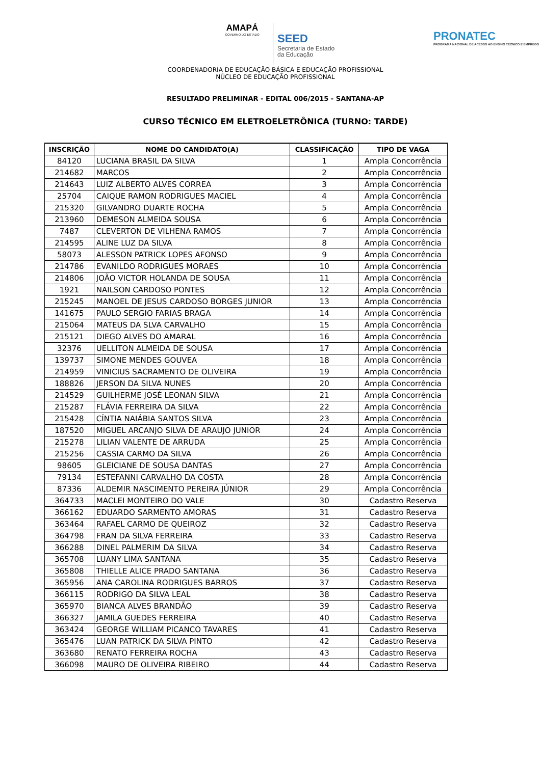AMAPÁ
GOVERNO DO ESTADO
SEED
Secretaria de Estado
da Educação
PRONATEC
PROGRAMA NACIONAL DE ACESSO AO ENSINO TÉCNICO E EMPREGO
COORDENADORIA DE EDUCAÇÃO BÁSICA E EDUCAÇÃO PROFISSIONAL
NÚCLEO DE EDUCAÇÃO PROFISSIONAL
RESULTADO PRELIMINAR - EDITAL 006/2015 - SANTANA-AP
CURSO TÉCNICO EM ELETROELETRÔNICA (TURNO: TARDE)
| INSCRIÇÃO | NOME DO CANDIDATO(A) | CLASSIFICAÇÃO | TIPO DE VAGA |
| --- | --- | --- | --- |
| 84120 | LUCIANA BRASIL DA SILVA | 1 | Ampla Concorrência |
| 214682 | MARCOS | 2 | Ampla Concorrência |
| 214643 | LUIZ ALBERTO ALVES CORREA | 3 | Ampla Concorrência |
| 25704 | CAIQUE RAMON RODRIGUES MACIEL | 4 | Ampla Concorrência |
| 215320 | GILVANDRO DUARTE ROCHA | 5 | Ampla Concorrência |
| 213960 | DEMESON ALMEIDA SOUSA | 6 | Ampla Concorrência |
| 7487 | CLEVERTON DE VILHENA RAMOS | 7 | Ampla Concorrência |
| 214595 | ALINE LUZ DA SILVA | 8 | Ampla Concorrência |
| 58073 | ALESSON PATRICK LOPES AFONSO | 9 | Ampla Concorrência |
| 214786 | EVANILDO RODRIGUES MORAES | 10 | Ampla Concorrência |
| 214806 | JOÃO VICTOR HOLANDA DE SOUSA | 11 | Ampla Concorrência |
| 1921 | NAILSON CARDOSO PONTES | 12 | Ampla Concorrência |
| 215245 | MANOEL DE JESUS CARDOSO BORGES JUNIOR | 13 | Ampla Concorrência |
| 141675 | PAULO SERGIO FARIAS BRAGA | 14 | Ampla Concorrência |
| 215064 | MATEUS DA SLVA CARVALHO | 15 | Ampla Concorrência |
| 215121 | DIEGO ALVES DO AMARAL | 16 | Ampla Concorrência |
| 32376 | UELLITON ALMEIDA DE SOUSA | 17 | Ampla Concorrência |
| 139737 | SIMONE MENDES GOUVEA | 18 | Ampla Concorrência |
| 214959 | VINICIUS SACRAMENTO DE OLIVEIRA | 19 | Ampla Concorrência |
| 188826 | JERSON DA SILVA NUNES | 20 | Ampla Concorrência |
| 214529 | GUILHERME JOSÉ LEONAN SILVA | 21 | Ampla Concorrência |
| 215287 | FLÁVIA FERREIRA DA SILVA | 22 | Ampla Concorrência |
| 215428 | CÍNTIA NAIÁBIA SANTOS SILVA | 23 | Ampla Concorrência |
| 187520 | MIGUEL ARCANJO SILVA DE ARAUJO JUNIOR | 24 | Ampla Concorrência |
| 215278 | LILIAN VALENTE DE ARRUDA | 25 | Ampla Concorrência |
| 215256 | CASSIA CARMO DA SILVA | 26 | Ampla Concorrência |
| 98605 | GLEICIANE DE SOUSA DANTAS | 27 | Ampla Concorrência |
| 79134 | ESTEFANNI CARVALHO DA COSTA | 28 | Ampla Concorrência |
| 87336 | ALDEMIR NASCIMENTO PEREIRA JÚNIOR | 29 | Ampla Concorrência |
| 364733 | MACLEI MONTEIRO DO VALE | 30 | Cadastro Reserva |
| 366162 | EDUARDO SARMENTO AMORAS | 31 | Cadastro Reserva |
| 363464 | RAFAEL CARMO DE QUEIROZ | 32 | Cadastro Reserva |
| 364798 | FRAN DA SILVA FERREIRA | 33 | Cadastro Reserva |
| 366288 | DINEL PALMERIM DA SILVA | 34 | Cadastro Reserva |
| 365708 | LUANY LIMA SANTANA | 35 | Cadastro Reserva |
| 365808 | THIELLE ALICE PRADO SANTANA | 36 | Cadastro Reserva |
| 365956 | ANA CAROLINA RODRIGUES BARROS | 37 | Cadastro Reserva |
| 366115 | RODRIGO DA SILVA LEAL | 38 | Cadastro Reserva |
| 365970 | BIANCA ALVES BRANDÃO | 39 | Cadastro Reserva |
| 366327 | JAMILA GUEDES FERREIRA | 40 | Cadastro Reserva |
| 363424 | GEORGE WILLIAM PICANCO TAVARES | 41 | Cadastro Reserva |
| 365476 | LUAN PATRICK DA SILVA PINTO | 42 | Cadastro Reserva |
| 363680 | RENATO FERREIRA ROCHA | 43 | Cadastro Reserva |
| 366098 | MAURO DE OLIVEIRA RIBEIRO | 44 | Cadastro Reserva |